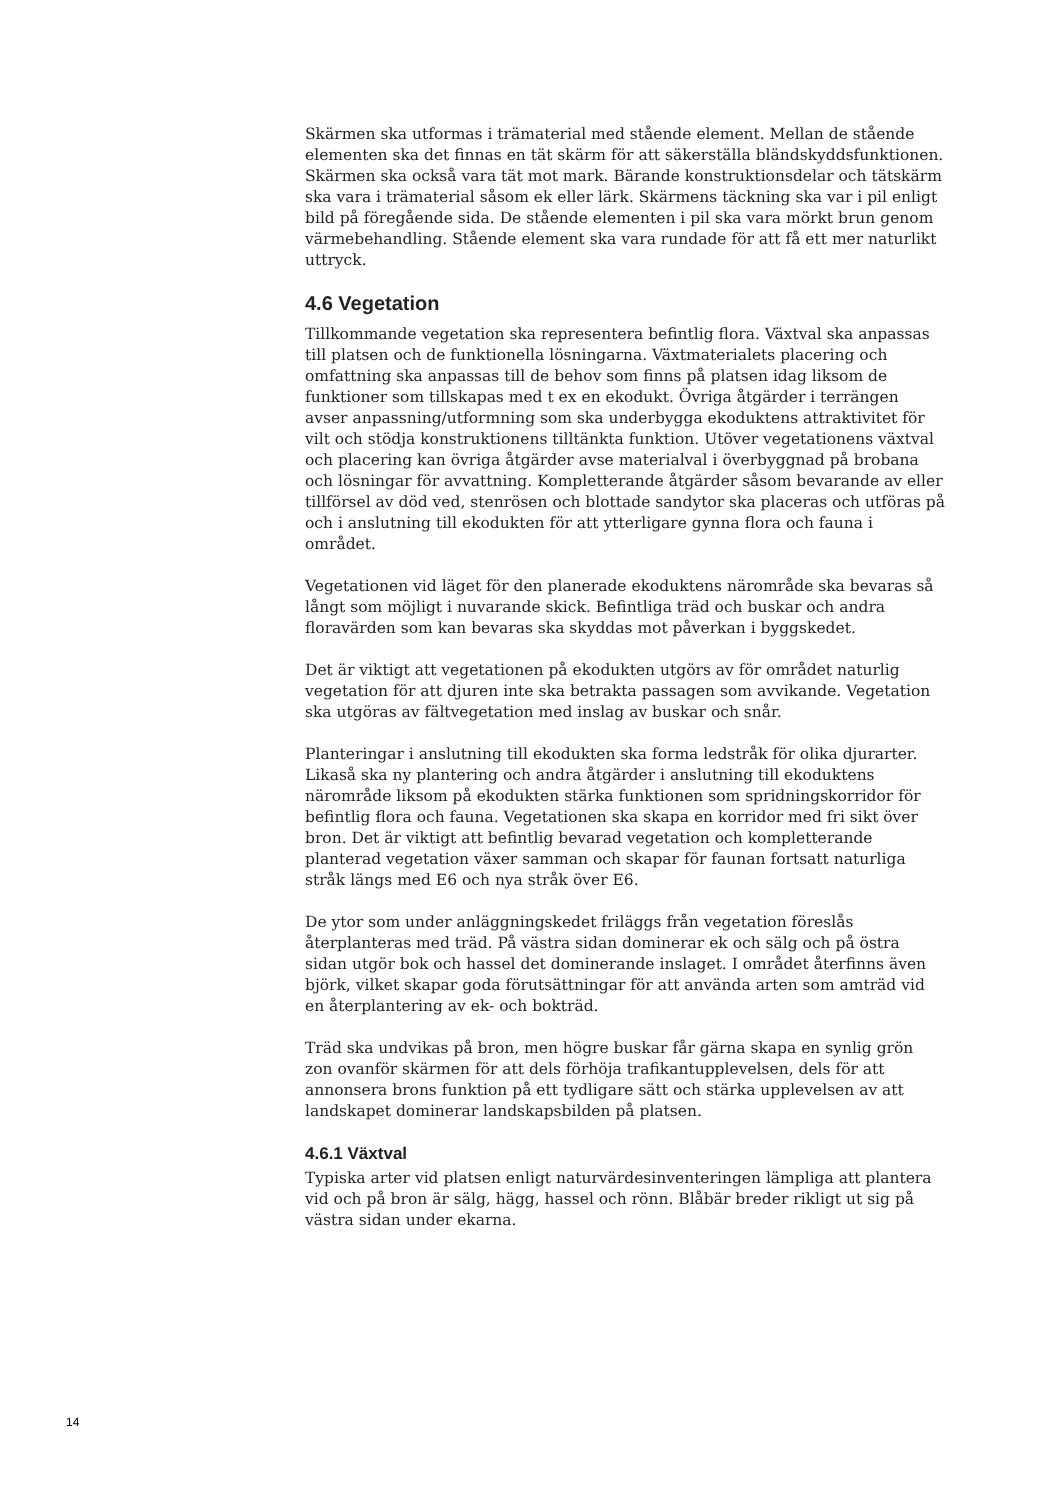Skärmen ska utformas i trämaterial med stående element. Mellan de stående elementen ska det finnas en tät skärm för att säkerställa bländskyddsfunktionen. Skärmen ska också vara tät mot mark. Bärande konstruktionsdelar och tätskärm ska vara i trämaterial såsom ek eller lärk. Skärmens täckning ska var i pil enligt bild på föregående sida. De stående elementen i pil ska vara mörkt brun genom värmebehandling. Stående element ska vara rundade för att få ett mer naturlikt uttryck.
4.6 Vegetation
Tillkommande vegetation ska representera befintlig flora. Växtval ska anpassas till platsen och de funktionella lösningarna. Växtmaterialets placering och omfattning ska anpassas till de behov som finns på platsen idag liksom de funktioner som tillskapas med t ex en ekodukt. Övriga åtgärder i terrängen avser anpassning/utformning som ska underbygga ekoduktens attraktivitet för vilt och stödja konstruktionens tilltänkta funktion. Utöver vegetationens växtval och placering kan övriga åtgärder avse materialval i överbyggnad på brobana och lösningar för avvattning. Kompletterande åtgärder såsom bevarande av eller tillförsel av död ved, stenrösen och blottade sandytor ska placeras och utföras på och i anslutning till ekodukten för att ytterligare gynna flora och fauna i området.
Vegetationen vid läget för den planerade ekoduktens närområde ska bevaras så långt som möjligt i nuvarande skick. Befintliga träd och buskar och andra floravärden som kan bevaras ska skyddas mot påverkan i byggskedet.
Det är viktigt att vegetationen på ekodukten utgörs av för området naturlig vegetation för att djuren inte ska betrakta passagen som avvikande. Vegetation ska utgöras av fältvegetation med inslag av buskar och snår.
Planteringar i anslutning till ekodukten ska forma ledstråk för olika djurarter. Likaså ska ny plantering och andra åtgärder i anslutning till ekoduktens närområde liksom på ekodukten stärka funktionen som spridningskorridor för befintlig flora och fauna. Vegetationen ska skapa en korridor med fri sikt över bron. Det är viktigt att befintlig bevarad vegetation och kompletterande planterad vegetation växer samman och skapar för faunan fortsatt naturliga stråk längs med E6 och nya stråk över E6.
De ytor som under anläggningskedet friläggs från vegetation föreslås återplanteras med träd. På västra sidan dominerar ek och sälg och på östra sidan utgör bok och hassel det dominerande inslaget. I området återfinns även björk, vilket skapar goda förutsättningar för att använda arten som amträd vid en återplantering av ek- och bokträd.
Träd ska undvikas på bron, men högre buskar får gärna skapa en synlig grön zon ovanför skärmen för att dels förhöja trafikantupplevelsen, dels för att annonsera brons funktion på ett tydligare sätt och stärka upplevelsen av att landskapet dominerar landskapsbilden på platsen.
4.6.1 Växtval
Typiska arter vid platsen enligt naturvärdesinventeringen lämpliga att plantera vid och på bron är sälg, hägg, hassel och rönn. Blåbär breder rikligt ut sig på västra sidan under ekarna.
14